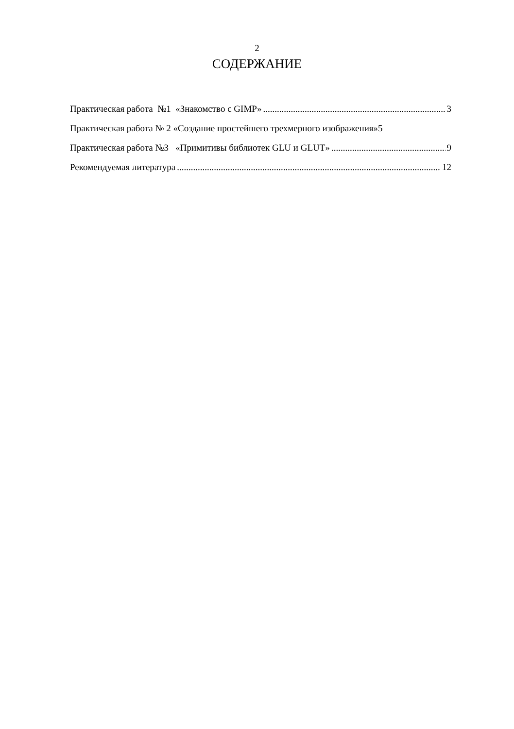2
СОДЕРЖАНИЕ
Практическая работа №1 «Знакомство с GIMP» 3
Практическая работа № 2 «Создание простейшего трехмерного изображения»5
Практическая работа №3 «Примитивы библиотек GLU и GLUT» 9
Рекомендуемая литература 12